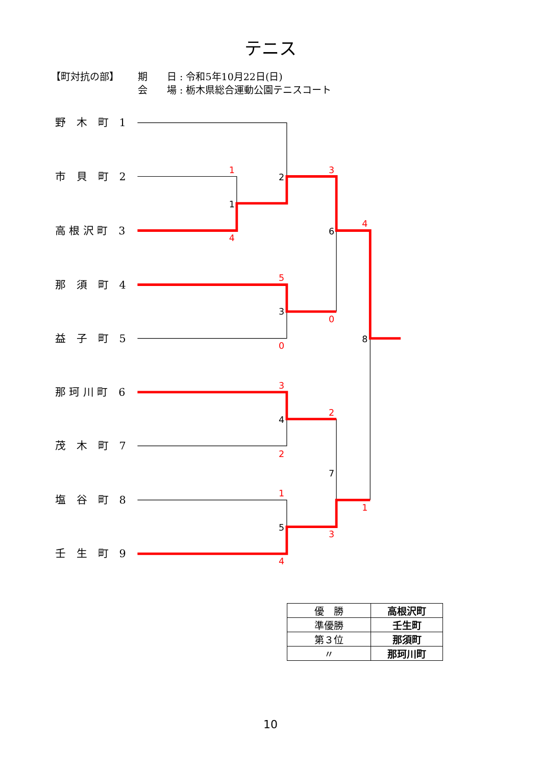テニス
【町対抗の部】 期　　日 : 令和5年10月22日(日)
会　　場 : 栃木県総合運動公園テニスコート
野　木　町　1
市　貝　町　2
高 根 沢 町　3
那　須　町　4
益　子　町　5
那 珂 川 町　6
茂　木　町　7
塩　谷　町　8
壬　生　町　9
1
1
4
2
3
6
4
5
3
0
0
8
3
4
2
2
7
1
5
3
1
4
| 優 勝 | 高根沢町 |
| 準優勝 | 壬生町 |
| 第３位 | 那須町 |
| 〃 | 那珂川町 |
10